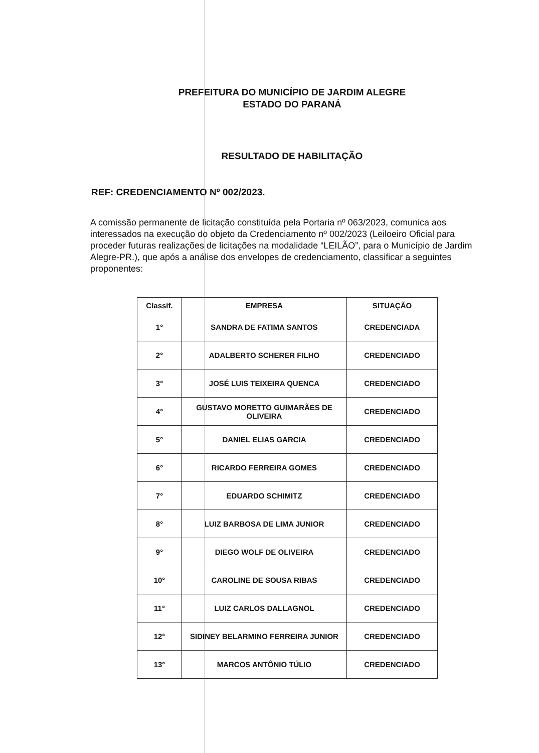PREFEITURA DO MUNICÍPIO DE JARDIM ALEGRE
ESTADO DO PARANÁ
RESULTADO DE HABILITAÇÃO
REF: CREDENCIAMENTO Nº 002/2023.
A comissão permanente de licitação constituída pela Portaria nº 063/2023, comunica aos interessados na execução do objeto da Credenciamento nº 002/2023 (Leiloeiro Oficial para proceder futuras realizações de licitações na modalidade “LEILÃO”, para o Município de Jardim Alegre-PR.), que após a análise dos envelopes de credenciamento, classificar a seguintes proponentes:
| Classif. | EMPRESA | SITUAÇÃO |
| --- | --- | --- |
| 1° | SANDRA DE FATIMA SANTOS | CREDENCIADA |
| 2° | ADALBERTO SCHERER FILHO | CREDENCIADO |
| 3° | JOSÉ LUIS TEIXEIRA QUENCA | CREDENCIADO |
| 4° | GUSTAVO MORETTO GUIMARÃES DE OLIVEIRA | CREDENCIADO |
| 5° | DANIEL ELIAS GARCIA | CREDENCIADO |
| 6° | RICARDO FERREIRA GOMES | CREDENCIADO |
| 7° | EDUARDO SCHIMITZ | CREDENCIADO |
| 8° | LUIZ BARBOSA DE LIMA JUNIOR | CREDENCIADO |
| 9° | DIEGO WOLF DE OLIVEIRA | CREDENCIADO |
| 10° | CAROLINE DE SOUSA RIBAS | CREDENCIADO |
| 11° | LUIZ CARLOS DALLAGNOL | CREDENCIADO |
| 12° | SIDINEY BELARMINO FERREIRA JUNIOR | CREDENCIADO |
| 13° | MARCOS ANTÔNIO TÚLIO | CREDENCIADO |